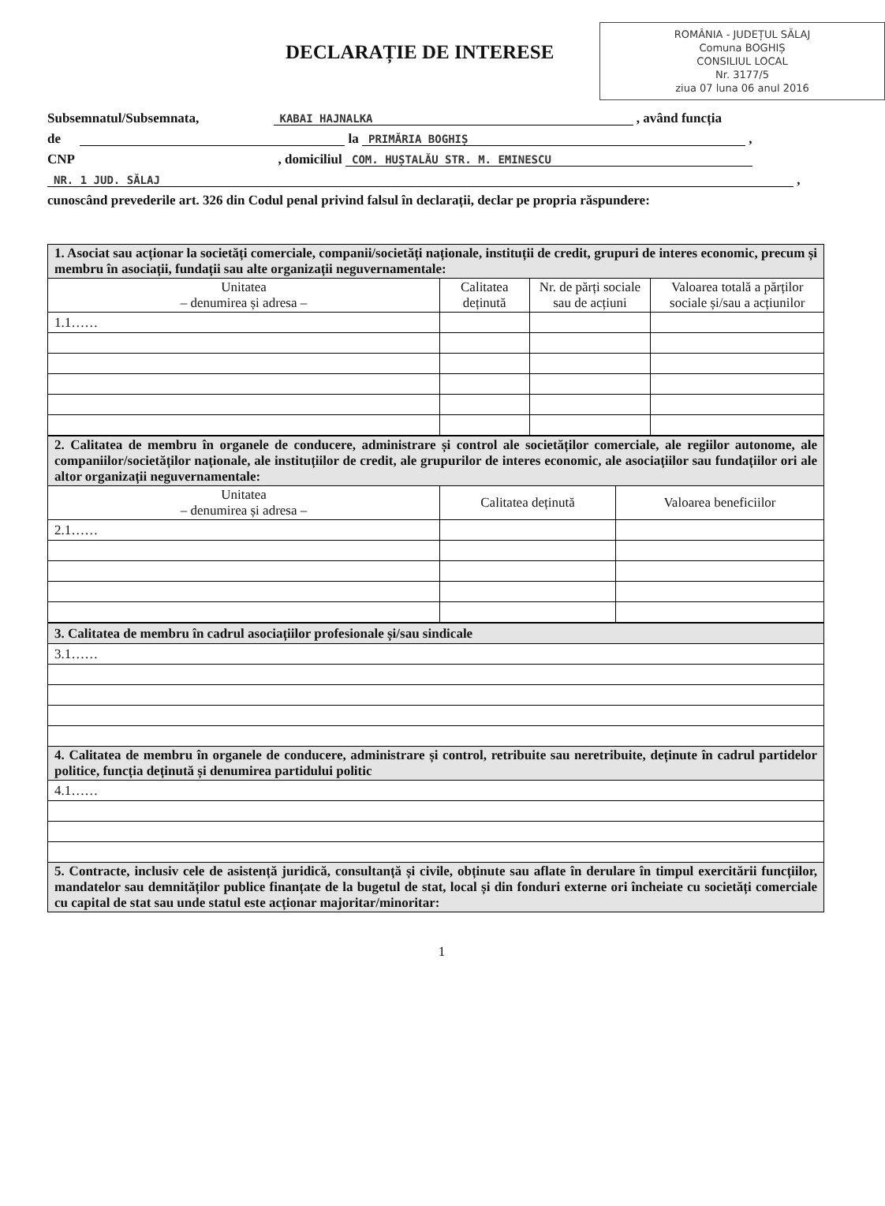ROMÂNIA - JUDEȚUL SĂLAJ
Comuna BOGHIȘ
CONSILIUL LOCAL
Nr. 3177/5
ziua 07 luna 06 anul 2016
DECLARAȚIE DE INTERESE
Subsemnatul/Subsemnata, KABAI HAJNALKA , având funcția
de la PRIMĂRIA BOGHIȘ ,
CNP , domiciliul COM. HUȘTALĂU STR. M. EMINESCU
NR. 1 JUD. SĂLAJ ,
cunoscând prevederile art. 326 din Codul penal privind falsul în declarații, declar pe propria răspundere:
| 1. Asociat sau acționar la societăți comerciale, companii/societăți naționale, instituții de credit, grupuri de interes economic, precum și membru în asociații, fundații sau alte organizații neguvernamentale: | | | |
| Unitatea – denumirea și adresa – | Calitatea deținută | Nr. de părți sociale sau de acțiuni | Valoarea totală a părților sociale și/sau a acțiunilor |
| 1.1…… | | | |
| 2. Calitatea de membru în organele de conducere, administrare și control ale societăților comerciale, ale regiilor autonome, ale companiilor/societăților naționale, ale instituțiilor de credit, ale grupurilor de interes economic, ale asociațiilor sau fundațiilor ori ale altor organizații neguvernamentale: | | |
| Unitatea – denumirea și adresa – | Calitatea deținută | Valoarea beneficiilor |
| 2.1…… | | |
| 3. Calitatea de membru în cadrul asociațiilor profesionale și/sau sindicale |
| 3.1…… |
| 4. Calitatea de membru în organele de conducere, administrare și control, retribuite sau neretribuite, deținute în cadrul partidelor politice, funcția deținută și denumirea partidului politic |
| 4.1…… |
| 5. Contracte, inclusiv cele de asistență juridică, consultanță și civile, obținute sau aflate în derulare în timpul exercitării funcțiilor, mandatelor sau demnităților publice finanțate de la bugetul de stat, local și din fonduri externe ori încheiate cu societăți comerciale cu capital de stat sau unde statul este acționar majoritar/minoritar: |
1